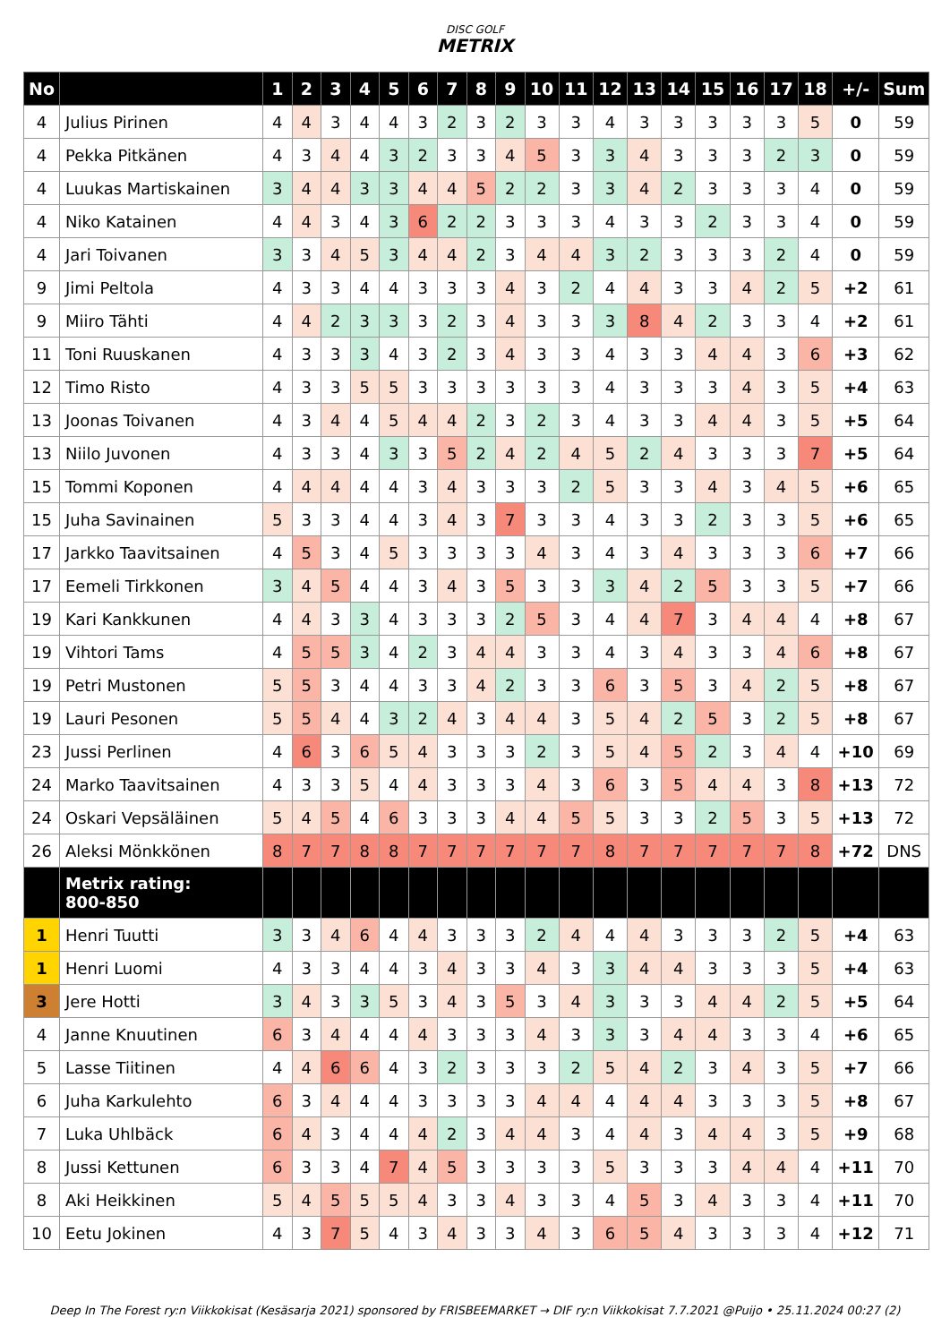DISC GOLF
METRIX
| No | | 1 | 2 | 3 | 4 | 5 | 6 | 7 | 8 | 9 | 10 | 11 | 12 | 13 | 14 | 15 | 16 | 17 | 18 | +/- | Sum |
| --- | --- | --- | --- | --- | --- | --- | --- | --- | --- | --- | --- | --- | --- | --- | --- | --- | --- | --- | --- | --- | --- |
| 4 | Julius Pirinen | 4 | 4 | 3 | 4 | 4 | 3 | 2 | 3 | 2 | 3 | 3 | 4 | 3 | 3 | 3 | 3 | 3 | 5 | 0 | 59 |
| 4 | Pekka Pitkänen | 4 | 3 | 4 | 4 | 3 | 2 | 3 | 3 | 4 | 5 | 3 | 3 | 4 | 3 | 3 | 3 | 2 | 3 | 0 | 59 |
| 4 | Luukas Martiskainen | 3 | 4 | 4 | 3 | 3 | 4 | 4 | 5 | 2 | 2 | 3 | 3 | 4 | 2 | 3 | 3 | 3 | 4 | 0 | 59 |
| 4 | Niko Katainen | 4 | 4 | 3 | 4 | 3 | 6 | 2 | 2 | 3 | 3 | 3 | 4 | 3 | 3 | 2 | 3 | 3 | 4 | 0 | 59 |
| 4 | Jari Toivanen | 3 | 3 | 4 | 5 | 3 | 4 | 4 | 2 | 3 | 4 | 4 | 3 | 2 | 3 | 3 | 3 | 2 | 4 | 0 | 59 |
| 9 | Jimi Peltola | 4 | 3 | 3 | 4 | 4 | 3 | 3 | 3 | 4 | 3 | 2 | 4 | 4 | 3 | 3 | 4 | 2 | 5 | +2 | 61 |
| 9 | Miiro Tähti | 4 | 4 | 2 | 3 | 3 | 3 | 2 | 3 | 4 | 3 | 3 | 3 | 8 | 4 | 2 | 3 | 3 | 4 | +2 | 61 |
| 11 | Toni Ruuskanen | 4 | 3 | 3 | 3 | 4 | 3 | 2 | 3 | 4 | 3 | 3 | 4 | 3 | 3 | 4 | 4 | 3 | 6 | +3 | 62 |
| 12 | Timo Risto | 4 | 3 | 3 | 5 | 5 | 3 | 3 | 3 | 3 | 3 | 3 | 4 | 3 | 3 | 3 | 4 | 3 | 5 | +4 | 63 |
| 13 | Joonas Toivanen | 4 | 3 | 4 | 4 | 5 | 4 | 4 | 2 | 3 | 2 | 3 | 4 | 3 | 3 | 4 | 4 | 3 | 5 | +5 | 64 |
| 13 | Niilo Juvonen | 4 | 3 | 3 | 4 | 3 | 3 | 5 | 2 | 4 | 2 | 4 | 5 | 2 | 4 | 3 | 3 | 3 | 7 | +5 | 64 |
| 15 | Tommi Koponen | 4 | 4 | 4 | 4 | 4 | 3 | 4 | 3 | 3 | 3 | 2 | 5 | 3 | 3 | 4 | 3 | 4 | 5 | +6 | 65 |
| 15 | Juha Savinainen | 5 | 3 | 3 | 4 | 4 | 3 | 4 | 3 | 7 | 3 | 3 | 4 | 3 | 3 | 2 | 3 | 3 | 5 | +6 | 65 |
| 17 | Jarkko Taavitsainen | 4 | 5 | 3 | 4 | 5 | 3 | 3 | 3 | 3 | 4 | 3 | 4 | 3 | 4 | 3 | 3 | 3 | 6 | +7 | 66 |
| 17 | Eemeli Tirkkonen | 3 | 4 | 5 | 4 | 4 | 3 | 4 | 3 | 5 | 3 | 3 | 3 | 4 | 2 | 5 | 3 | 3 | 5 | +7 | 66 |
| 19 | Kari Kankkunen | 4 | 4 | 3 | 3 | 4 | 3 | 3 | 3 | 2 | 5 | 3 | 4 | 4 | 7 | 3 | 4 | 4 | 4 | +8 | 67 |
| 19 | Vihtori Tams | 4 | 5 | 5 | 3 | 4 | 2 | 3 | 4 | 4 | 3 | 3 | 4 | 3 | 4 | 3 | 3 | 4 | 6 | +8 | 67 |
| 19 | Petri Mustonen | 5 | 5 | 3 | 4 | 4 | 3 | 3 | 4 | 2 | 3 | 3 | 6 | 3 | 5 | 3 | 4 | 2 | 5 | +8 | 67 |
| 19 | Lauri Pesonen | 5 | 5 | 4 | 4 | 3 | 2 | 4 | 3 | 4 | 4 | 3 | 5 | 4 | 2 | 5 | 3 | 2 | 5 | +8 | 67 |
| 23 | Jussi Perlinen | 4 | 6 | 3 | 6 | 5 | 4 | 3 | 3 | 3 | 2 | 3 | 5 | 4 | 5 | 2 | 3 | 4 | 4 | +10 | 69 |
| 24 | Marko Taavitsainen | 4 | 3 | 3 | 5 | 4 | 4 | 3 | 3 | 3 | 4 | 3 | 6 | 3 | 5 | 4 | 4 | 3 | 8 | +13 | 72 |
| 24 | Oskari Vepsäläinen | 5 | 4 | 5 | 4 | 6 | 3 | 3 | 3 | 4 | 4 | 5 | 5 | 3 | 3 | 2 | 5 | 3 | 5 | +13 | 72 |
| 26 | Aleksi Mönkkönen | 8 | 7 | 7 | 8 | 8 | 7 | 7 | 7 | 7 | 7 | 7 | 8 | 7 | 7 | 7 | 7 | 7 | 8 | +72 | DNS |
| | Metrix rating: 800-850 | | | | | | | | | | | | | | | | | | | | |
| 1 | Henri Tuutti | 3 | 3 | 4 | 6 | 4 | 4 | 3 | 3 | 3 | 2 | 4 | 4 | 4 | 3 | 3 | 3 | 2 | 5 | +4 | 63 |
| 1 | Henri Luomi | 4 | 3 | 3 | 4 | 4 | 3 | 4 | 3 | 3 | 4 | 3 | 3 | 4 | 4 | 3 | 3 | 3 | 5 | +4 | 63 |
| 3 | Jere Hotti | 3 | 4 | 3 | 3 | 5 | 3 | 4 | 3 | 5 | 3 | 4 | 3 | 3 | 3 | 4 | 4 | 2 | 5 | +5 | 64 |
| 4 | Janne Knuutinen | 6 | 3 | 4 | 4 | 4 | 4 | 3 | 3 | 3 | 4 | 3 | 3 | 3 | 4 | 4 | 3 | 3 | 4 | +6 | 65 |
| 5 | Lasse Tiitinen | 4 | 4 | 6 | 6 | 4 | 3 | 2 | 3 | 3 | 3 | 2 | 5 | 4 | 2 | 3 | 4 | 3 | 5 | +7 | 66 |
| 6 | Juha Karkulehto | 6 | 3 | 4 | 4 | 4 | 3 | 3 | 3 | 3 | 4 | 4 | 4 | 4 | 4 | 3 | 3 | 3 | 5 | +8 | 67 |
| 7 | Luka Uhlbäck | 6 | 4 | 3 | 4 | 4 | 4 | 2 | 3 | 4 | 4 | 3 | 4 | 4 | 3 | 4 | 4 | 3 | 5 | +9 | 68 |
| 8 | Jussi Kettunen | 6 | 3 | 3 | 4 | 7 | 4 | 5 | 3 | 3 | 3 | 3 | 5 | 3 | 3 | 3 | 4 | 4 | 4 | +11 | 70 |
| 8 | Aki Heikkinen | 5 | 4 | 5 | 5 | 5 | 4 | 3 | 3 | 4 | 3 | 3 | 4 | 5 | 3 | 4 | 3 | 3 | 4 | +11 | 70 |
| 10 | Eetu Jokinen | 4 | 3 | 7 | 5 | 4 | 3 | 4 | 3 | 3 | 4 | 3 | 6 | 5 | 4 | 3 | 3 | 3 | 4 | +12 | 71 |
Deep In The Forest ry:n Viikkokisat (Kesäsarja 2021) sponsored by FRISBEEMARKET → DIF ry:n Viikkokisat 7.7.2021 @Puijo • 25.11.2024 00:27 (2)